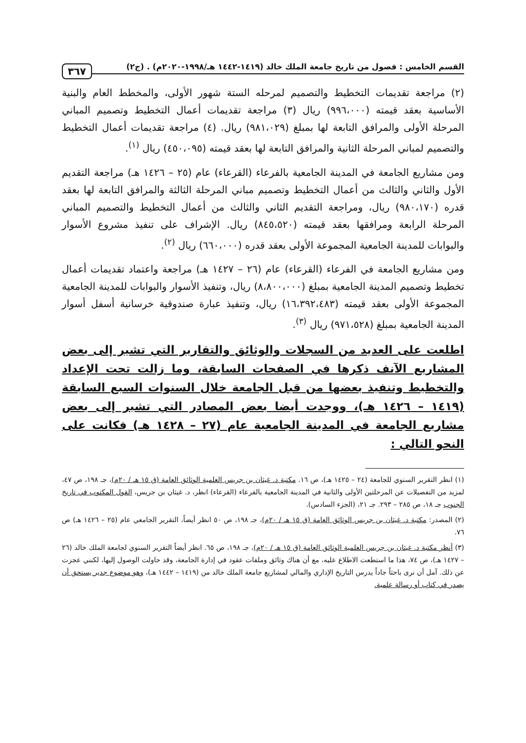القسم الخامس : فصول من تاريخ جامعة الملك خالد (١٤١٩-١٤٤٢ هـ/١٩٩٨-٢٠٢٠م) . (ج٢) ٣٦٧
(٢) مراجعة تقديمات التخطيط والتصميم لمرحله الستة شهور الأولى، والمخطط العام والبنية الأساسية بعقد قيمته (٩٩٦،٠٠٠) ريال (٣) مراجعة تقديمات أعمال التخطيط وتصميم المباني المرحلة الأولى والمرافق التابعة لها بمبلغ (٩٨١،٠٢٩) ريال. (٤) مراجعة تقديمات أعمال التخطيط والتصميم لمباني المرحلة الثانية والمرافق التابعة لها بعقد قيمته (٤٥٠،٠٩٥) ريال <sup>(١)</sup>.
ومن مشاريع الجامعة في المدينة الجامعية بالفرعاء (القرعاء) عام (٢٥ – ١٤٢٦ هـ) مراجعة التقديم الأول والثاني والثالث من أعمال التخطيط وتصميم مباني المرحلة الثالثة والمرافق التابعة لها بعقد قدره (٩٨٠،١٧٠) ريال، ومراجعة التقديم الثاني والثالث من أعمال التخطيط والتصميم المباني المرحلة الرابعة ومرافقها بعقد قيمته (٨٤٥،٥٢٠) ريال. الإشراف على تنفيذ مشروع الأسوار والبوابات للمدينة الجامعية المجموعة الأولى بعقد قدره (٦٦٠،٠٠٠) ريال <sup>(٢)</sup>.
ومن مشاريع الجامعة في الفرعاء (القرعاء) عام (٢٦ – ١٤٢٧ هـ) مراجعة واعتماد تقديمات أعمال تخطيط وتصميم المدينة الجامعية بمبلغ (٨،٨٠٠،٠٠٠) ريال، وتنفيذ الأسوار والبوابات للمدينة الجامعية المجموعة الأولى بعقد قيمته (١٦،٣٩٢،٤٨٣) ريال، وتنفيذ عبارة صندوقية خرسانية أسفل أسوار المدينة الجامعية بمبلغ (٩٧١،٥٢٨) ريال <sup>(٣)</sup>.
اطلعت على العديد من السجلات والوثائق والتقارير التي تشير إلى بعض المشاريع الآنف ذكرها في الصفحات السابقة، وما زالت تحت الإعداد والتخطيط وتنفيذ بعضها من قبل الجامعة خلال السنوات السبع السابقة (١٤١٩ – ١٤٢٦ هـ)، ووجدت أيضا بعض المصادر التي تشير إلى بعض مشاريع الجامعة في المدينة الجامعية عام (٢٧ – ١٤٢٨ هـ) فكانت على النحو التالي :
(١) انظر التقرير السنوي للجامعة (٢٤ – ١٤٢٥ هـ)، ص ١٦. مكتبة د. غيثان بن جريس العلمية الوثائق العامة (ق ١٥ هـ / ٢٠م)، جـ ١٩٨، ص ٤٧، لمزيد من التفصيلات عن المرحلتين الأولى والثانية في المدينة الجامعية بالفرعاء (القرعاء) انظر، د. غيثان بن جريس، القول المكتوب في تاريخ الجنوب جـ ١٨، ص ٢٨٥ – ٢٩٣. جـ ٢١، (الجزء السادس).
(٢) المصدر: مكتبة د. غيثان بن جريس الوثائق العامة (ق ١٥ هـ / ٢٠م)، جـ ١٩٨، ص ٥٠ انظر أيضاً، التقرير الجامعي عام (٢٥ – ١٤٢٦ هـ) ص ٧٦.
(٣) أنظر مكتبة د. غيثان بن جريس العلمية الوثائق العامة (ق ١٥ هـ / ٢٠م)، جـ ١٩٨، ص ٦٥. انظر أيضاً التقرير السنوي لجامعة الملك خالد (٢٦ – ١٤٢٧ هـ)، ص ٧٤، هذا ما استطعت الاطلاع عليه، مع أن هناك وثائق وملفات عقود في إدارة الجامعة، وقد حاولت الوصول إليها، لكنني عجزت عن ذلك. آمل أن نرى باحثاً جاداً يدرس التاريخ الإداري والمالي لمشاريع جامعة الملك خالد من (١٤١٩ – ١٤٤٢ هـ)، وهو موضوع جدير يستحق أن يصدر في كتاب أو رسالة علمية.